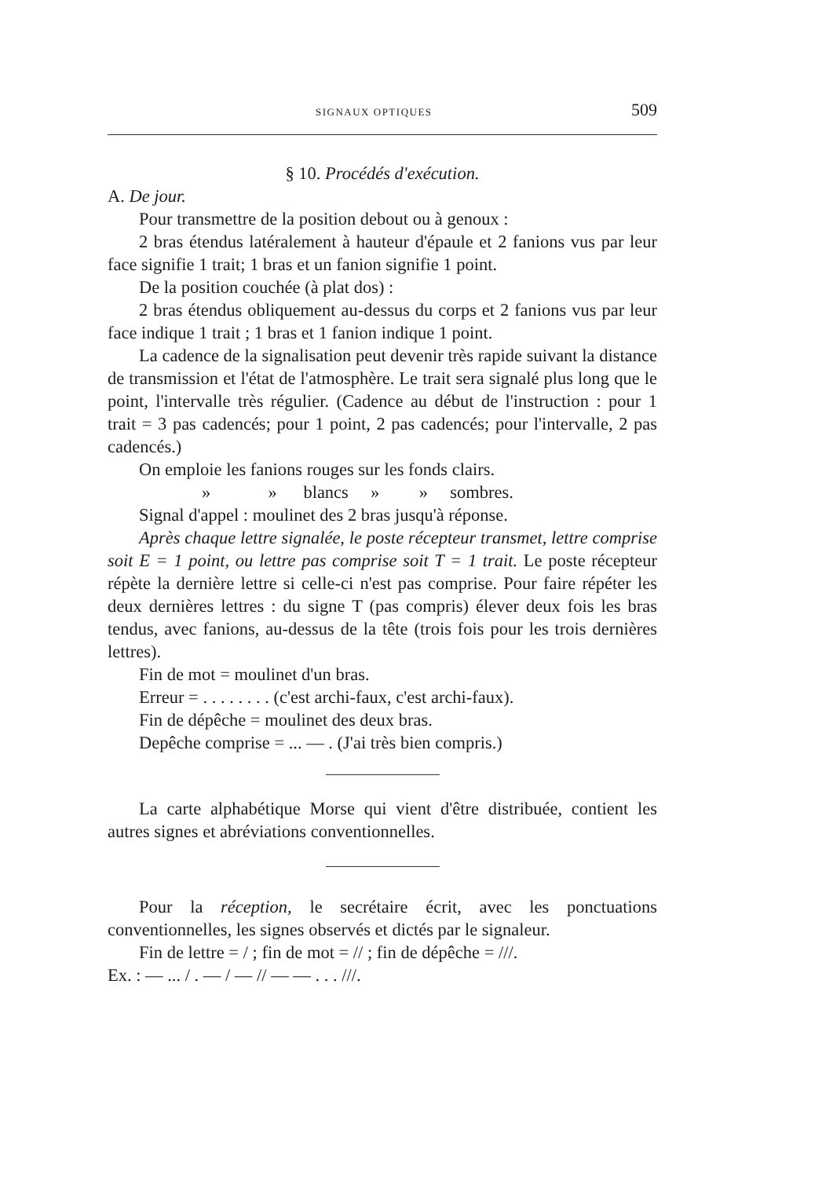SIGNAUX OPTIQUES 509
§ 10. Procédés d'exécution.
A. De jour.
Pour transmettre de la position debout ou à genoux :
2 bras étendus latéralement à hauteur d'épaule et 2 fanions vus par leur face signifie 1 trait; 1 bras et un fanion signifie 1 point.
De la position couchée (à plat dos) :
2 bras étendus obliquement au-dessus du corps et 2 fanions vus par leur face indique 1 trait ; 1 bras et 1 fanion indique 1 point.
La cadence de la signalisation peut devenir très rapide suivant la distance de transmission et l'état de l'atmosphère. Le trait sera signalé plus long que le point, l'intervalle très régulier. (Cadence au début de l'instruction : pour 1 trait = 3 pas cadencés; pour 1 point, 2 pas cadencés; pour l'intervalle, 2 pas cadencés.)
On emploie les fanions rouges sur les fonds clairs.
» » blancs » » sombres.
Signal d'appel : moulinet des 2 bras jusqu'à réponse.
Après chaque lettre signalée, le poste récepteur transmet, lettre comprise soit E = 1 point, ou lettre pas comprise soit T = 1 trait. Le poste récepteur répète la dernière lettre si celle-ci n'est pas comprise. Pour faire répéter les deux dernières lettres : du signe T (pas compris) élever deux fois les bras tendus, avec fanions, au-dessus de la tête (trois fois pour les trois dernières lettres).
Fin de mot = moulinet d'un bras.
Erreur = . . . . . . . . (c'est archi-faux, c'est archi-faux).
Fin de dépêche = moulinet des deux bras.
Depêche comprise = ... — . (J'ai très bien compris.)
La carte alphabétique Morse qui vient d'être distribuée, contient les autres signes et abréviations conventionnelles.
Pour la réception, le secrétaire écrit, avec les ponctuations conventionnelles, les signes observés et dictés par le signaleur.
Fin de lettre = / ; fin de mot = // ; fin de dépêche = ///.
Ex. : — ... / . — / — // — — . . . ///.